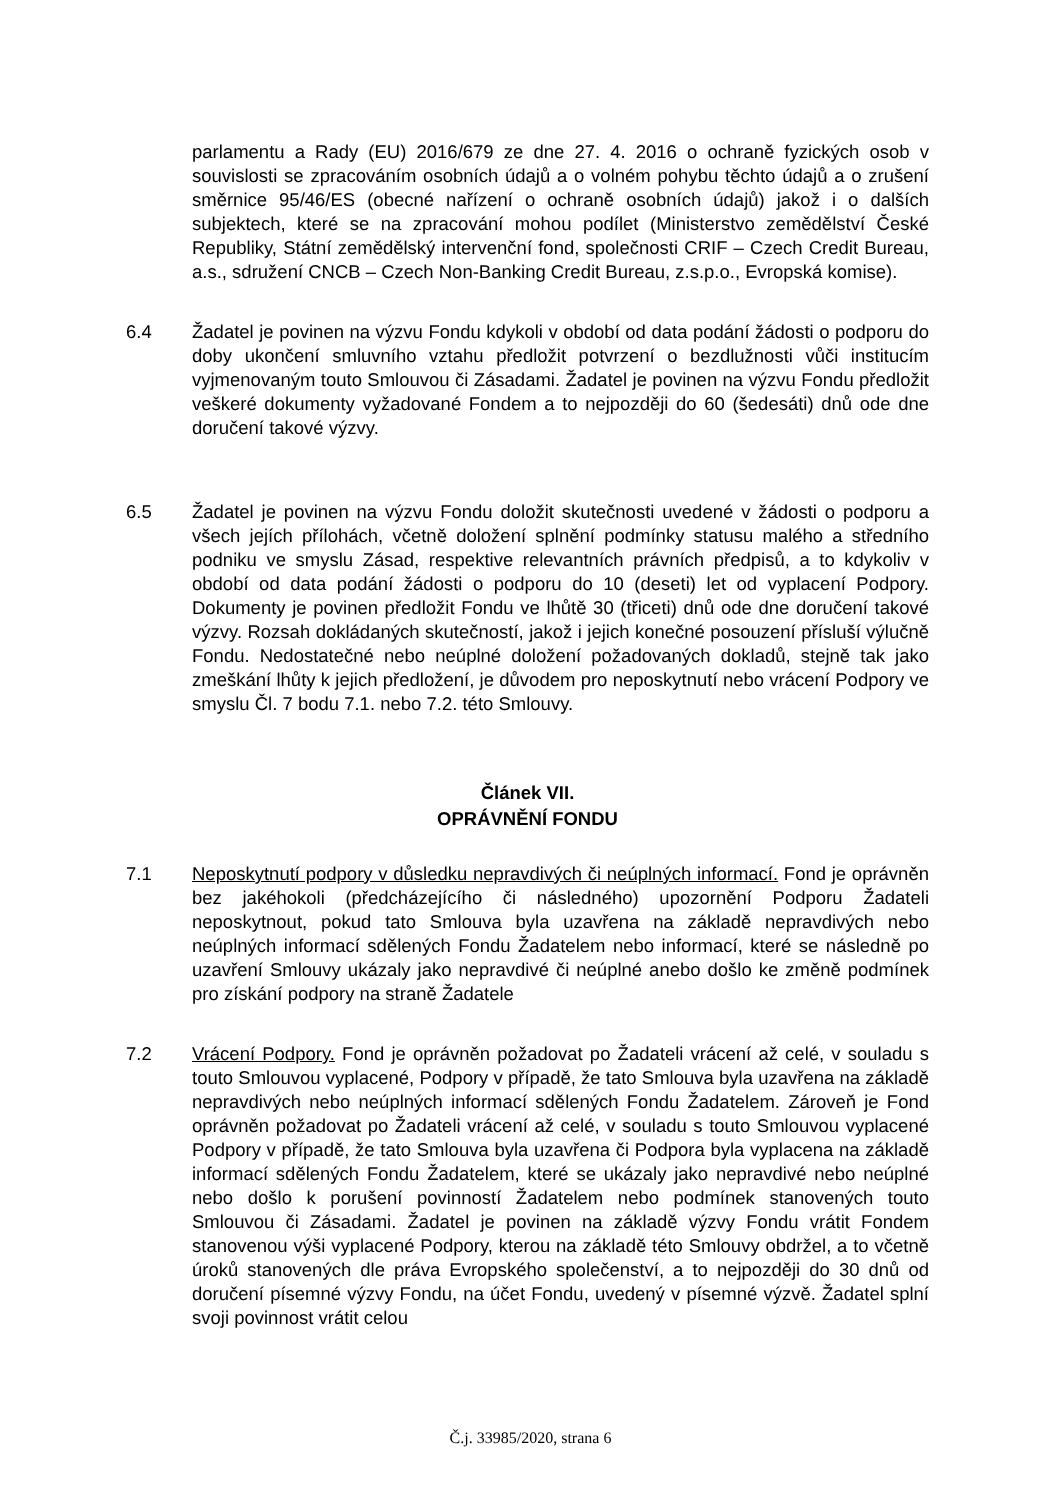parlamentu a Rady (EU) 2016/679 ze dne 27. 4. 2016 o ochraně fyzických osob v souvislosti se zpracováním osobních údajů a o volném pohybu těchto údajů a o zrušení směrnice 95/46/ES (obecné nařízení o ochraně osobních údajů) jakož i o dalších subjektech, které se na zpracování mohou podílet (Ministerstvo zemědělství České Republiky, Státní zemědělský intervenční fond, společnosti CRIF – Czech Credit Bureau, a.s., sdružení CNCB – Czech Non-Banking Credit Bureau, z.s.p.o., Evropská komise).
6.4 Žadatel je povinen na výzvu Fondu kdykoli v období od data podání žádosti o podporu do doby ukončení smluvního vztahu předložit potvrzení o bezdlužnosti vůči institucím vyjmenovaným touto Smlouvou či Zásadami. Žadatel je povinen na výzvu Fondu předložit veškeré dokumenty vyžadované Fondem a to nejpozději do 60 (šedesáti) dnů ode dne doručení takové výzvy.
6.5 Žadatel je povinen na výzvu Fondu doložit skutečnosti uvedené v žádosti o podporu a všech jejích přílohách, včetně doložení splnění podmínky statusu malého a středního podniku ve smyslu Zásad, respektive relevantních právních předpisů, a to kdykoliv v období od data podání žádosti o podporu do 10 (deseti) let od vyplacení Podpory. Dokumenty je povinen předložit Fondu ve lhůtě 30 (třiceti) dnů ode dne doručení takové výzvy. Rozsah dokládaných skutečností, jakož i jejich konečné posouzení přísluší výlučně Fondu. Nedostatečné nebo neúplné doložení požadovaných dokladů, stejně tak jako zmeškání lhůty k jejich předložení, je důvodem pro neposkytnutí nebo vrácení Podpory ve smyslu Čl. 7 bodu 7.1. nebo 7.2. této Smlouvy.
Článek VII.
OPRÁVNĚNÍ FONDU
7.1 Neposkytnutí podpory v důsledku nepravdivých či neúplných informací. Fond je oprávněn bez jakéhokoli (předcházejícího či následného) upozornění Podporu Žadateli neposkytnout, pokud tato Smlouva byla uzavřena na základě nepravdivých nebo neúplných informací sdělených Fondu Žadatelem nebo informací, které se následně po uzavření Smlouvy ukázaly jako nepravdivé či neúplné anebo došlo ke změně podmínek pro získání podpory na straně Žadatele
7.2 Vrácení Podpory. Fond je oprávněn požadovat po Žadateli vrácení až celé, v souladu s touto Smlouvou vyplacené, Podpory v případě, že tato Smlouva byla uzavřena na základě nepravdivých nebo neúplných informací sdělených Fondu Žadatelem. Zároveň je Fond oprávněn požadovat po Žadateli vrácení až celé, v souladu s touto Smlouvou vyplacené Podpory v případě, že tato Smlouva byla uzavřena či Podpora byla vyplacena na základě informací sdělených Fondu Žadatelem, které se ukázaly jako nepravdivé nebo neúplné nebo došlo k porušení povinností Žadatelem nebo podmínek stanovených touto Smlouvou či Zásadami. Žadatel je povinen na základě výzvy Fondu vrátit Fondem stanovenou výši vyplacené Podpory, kterou na základě této Smlouvy obdržel, a to včetně úroků stanovených dle práva Evropského společenství, a to nejpozději do 30 dnů od doručení písemné výzvy Fondu, na účet Fondu, uvedený v písemné výzvě. Žadatel splní svoji povinnost vrátit celou
Č.j. 33985/2020, strana 6